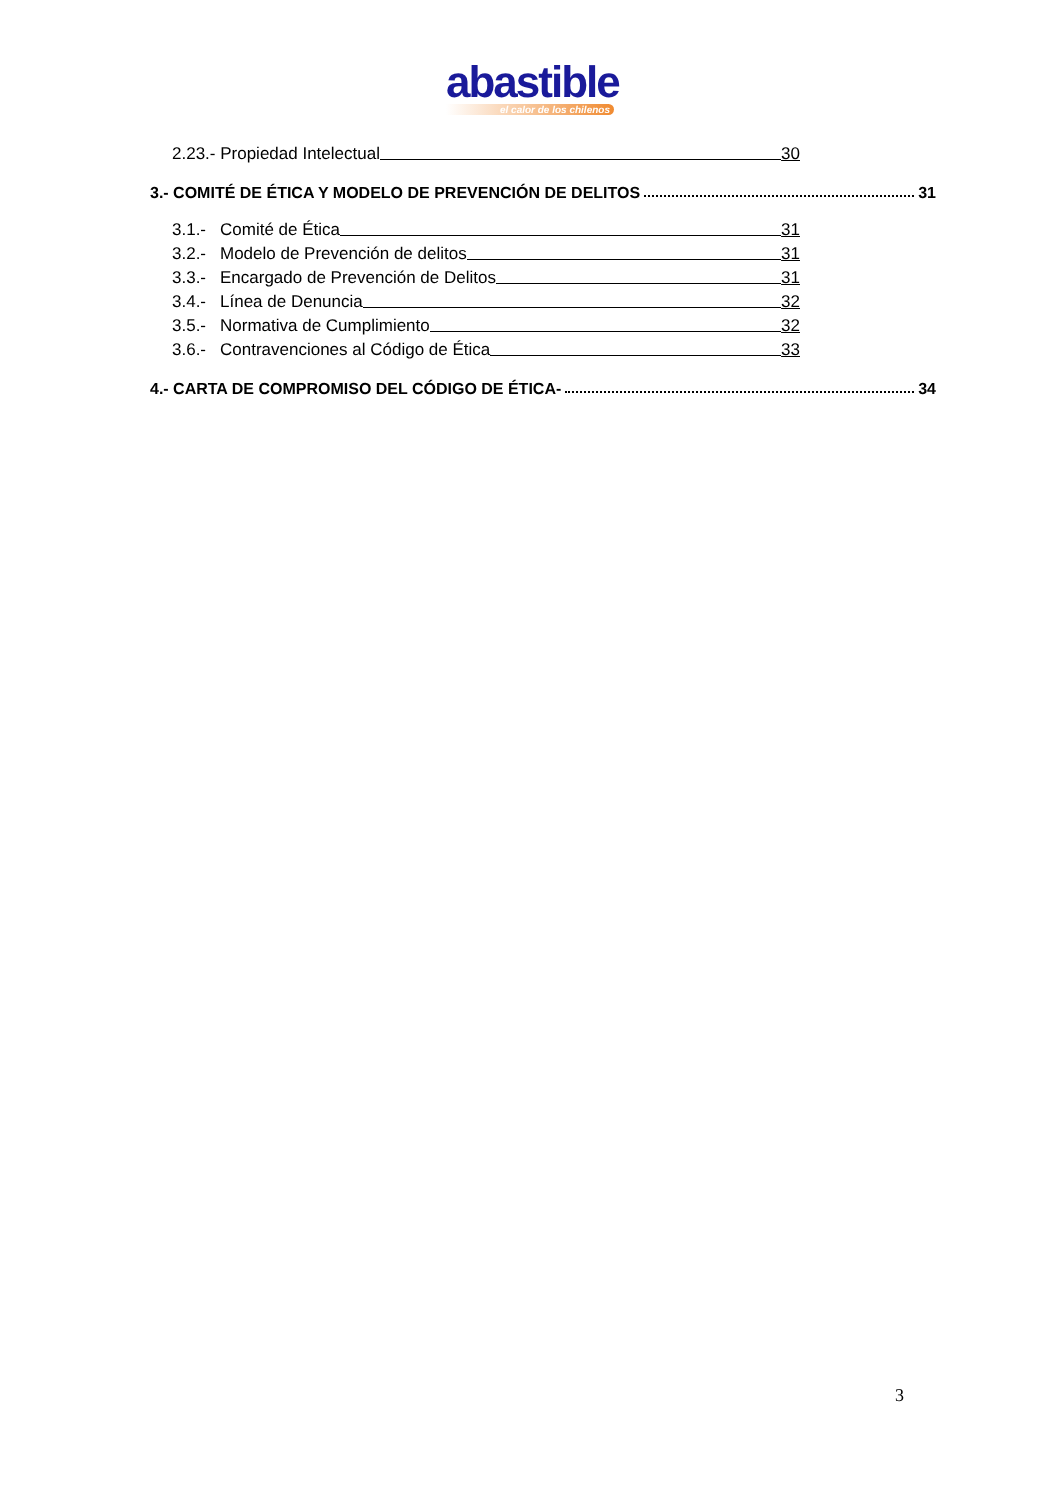abastible
el calor de los chilenos
2.23.- Propiedad Intelectual 30
3.- COMITÉ DE ÉTICA Y MODELO DE PREVENCIÓN DE DELITOS 31
3.1.- Comité de Ética 31
3.2.- Modelo de Prevención de delitos 31
3.3.- Encargado de Prevención de Delitos 31
3.4.- Línea de Denuncia 32
3.5.- Normativa de Cumplimiento 32
3.6.- Contravenciones al Código de Ética 33
4.- CARTA DE COMPROMISO DEL CÓDIGO DE ÉTICA- 34
3